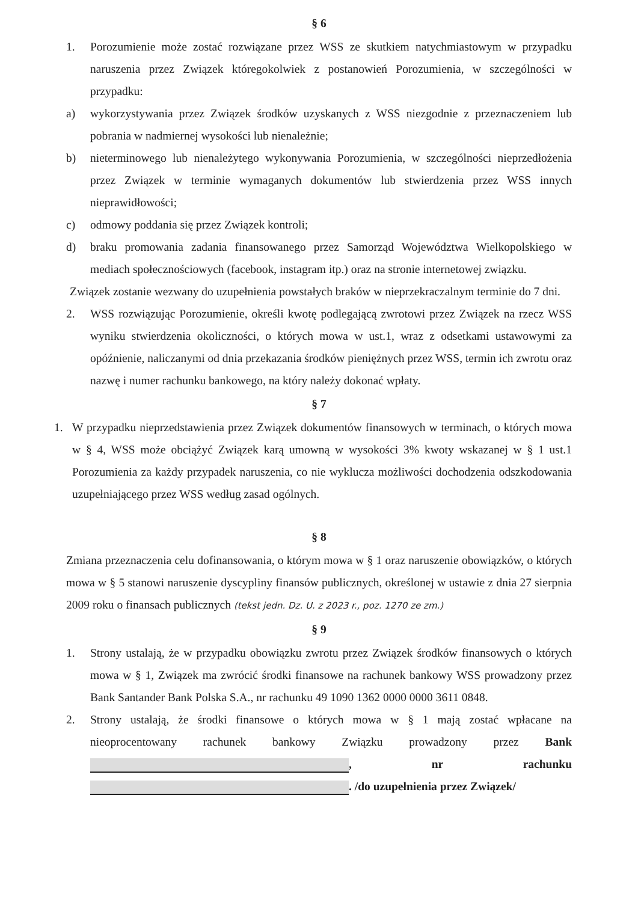§ 6
1. Porozumienie może zostać rozwiązane przez WSS ze skutkiem natychmiastowym w przypadku naruszenia przez Związek któregokolwiek z postanowień Porozumienia, w szczególności w przypadku:
a) wykorzystywania przez Związek środków uzyskanych z WSS niezgodnie z przeznaczeniem lub pobrania w nadmiernej wysokości lub nienależnie;
b) nieterminowego lub nienależytego wykonywania Porozumienia, w szczególności nieprzedłożenia przez Związek w terminie wymaganych dokumentów lub stwierdzenia przez WSS innych nieprawidłowości;
c) odmowy poddania się przez Związek kontroli;
d) braku promowania zadania finansowanego przez Samorząd Województwa Wielkopolskiego w mediach społecznościowych (facebook, instagram itp.) oraz na stronie internetowej związku.
Związek zostanie wezwany do uzupełnienia powstałych braków w nieprzekraczalnym terminie do 7 dni.
2. WSS rozwiązując Porozumienie, określi kwotę podlegającą zwrotowi przez Związek na rzecz WSS wyniku stwierdzenia okoliczności, o których mowa w ust.1, wraz z odsetkami ustawowymi za opóźnienie, naliczanymi od dnia przekazania środków pieniężnych przez WSS, termin ich zwrotu oraz nazwę i numer rachunku bankowego, na który należy dokonać wpłaty.
§ 7
1. W przypadku nieprzedstawienia przez Związek dokumentów finansowych w terminach, o których mowa w § 4, WSS może obciążyć Związek karą umowną w wysokości 3% kwoty wskazanej w § 1 ust.1 Porozumienia za każdy przypadek naruszenia, co nie wyklucza możliwości dochodzenia odszkodowania uzupełniającego przez WSS według zasad ogólnych.
§ 8
Zmiana przeznaczenia celu dofinansowania, o którym mowa w § 1 oraz naruszenie obowiązków, o których mowa w § 5 stanowi naruszenie dyscypliny finansów publicznych, określonej w ustawie z dnia 27 sierpnia 2009 roku o finansach publicznych (tekst jedn. Dz. U. z 2023 r., poz. 1270 ze zm.)
§ 9
1. Strony ustalają, że w przypadku obowiązku zwrotu przez Związek środków finansowych o których mowa w § 1, Związek ma zwrócić środki finansowe na rachunek bankowy WSS prowadzony przez Bank Santander Bank Polska S.A., nr rachunku 49 1090 1362 0000 0000 3611 0848.
2. Strony ustalają, że środki finansowe o których mowa w § 1 mają zostać wpłacane na nieoprocentowany rachunek bankowy Związku prowadzony przez Bank , nr rachunku . /do uzupełnienia przez Związek/